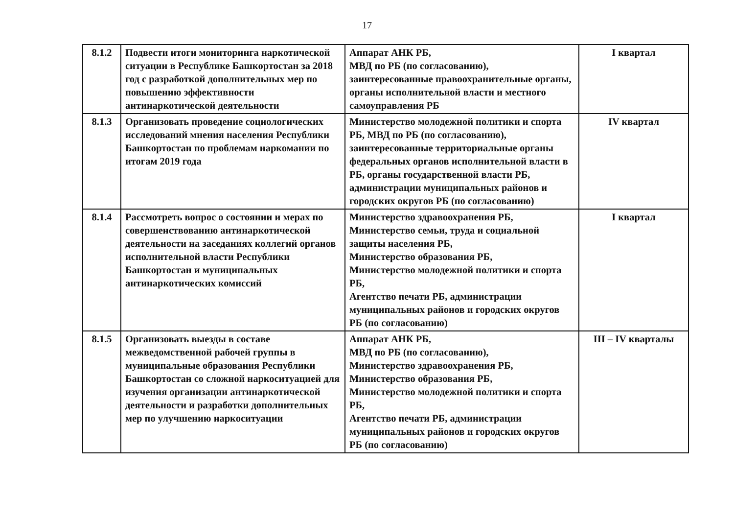17
| 8.1.2 | Подвести итоги мониторинга наркотической ситуации в Республике Башкортостан за 2018 год с разработкой дополнительных мер по повышению эффективности антинаркотической деятельности | Аппарат АНК РБ, МВД по РБ (по согласованию), заинтересованные правоохранительные органы, органы исполнительной власти и местного самоуправления РБ | I квартал |
| 8.1.3 | Организовать проведение социологических исследований мнения населения Республики Башкортостан по проблемам наркомании по итогам 2019 года | Министерство молодежной политики и спорта РБ, МВД по РБ (по согласованию), заинтересованные территориальные органы федеральных органов исполнительной власти в РБ, органы государственной власти РБ, администрации муниципальных районов и городских округов РБ (по согласованию) | IV квартал |
| 8.1.4 | Рассмотреть вопрос о состоянии и мерах по совершенствованию антинаркотической деятельности на заседаниях коллегий органов исполнительной власти Республики Башкортостан и муниципальных антинаркотических комиссий | Министерство здравоохранения РБ, Министерство семьи, труда и социальной защиты населения РБ, Министерство образования РБ, Министерство молодежной политики и спорта РБ, Агентство печати РБ, администрации муниципальных районов и городских округов РБ (по согласованию) | I квартал |
| 8.1.5 | Организовать выезды в составе межведомственной рабочей группы в муниципальные образования Республики Башкортостан со сложной наркоситуацией для изучения организации антинаркотической деятельности и разработки дополнительных мер по улучшению наркоситуации | Аппарат АНК РБ, МВД по РБ (по согласованию), Министерство здравоохранения РБ, Министерство образования РБ, Министерство молодежной политики и спорта РБ, Агентство печати РБ, администрации муниципальных районов и городских округов РБ (по согласованию) | III – IV кварталы |